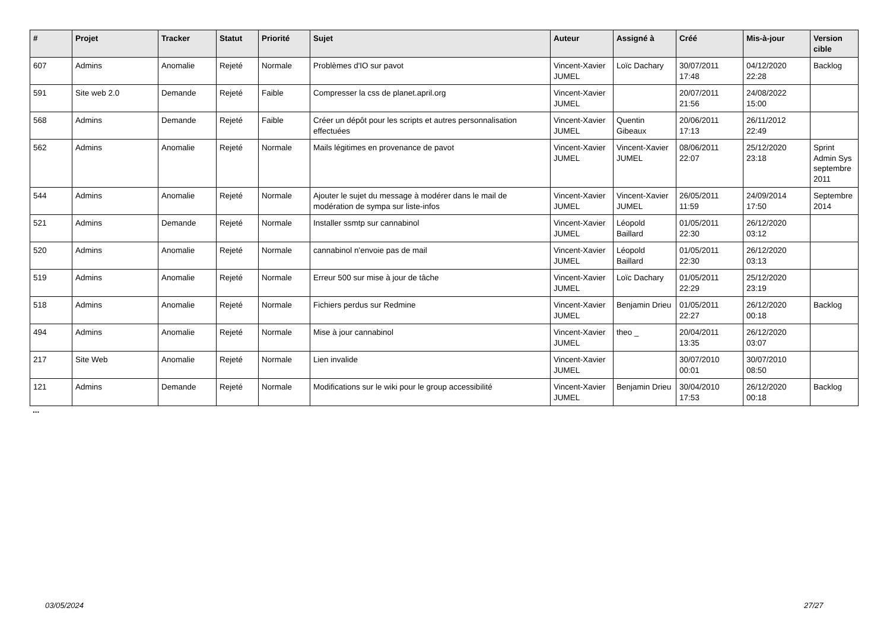| # | Projet | Tracker | Statut | Priorité | Sujet | Auteur | Assigné à | Créé | Mis-à-jour | Version cible |
| --- | --- | --- | --- | --- | --- | --- | --- | --- | --- | --- |
| 607 | Admins | Anomalie | Rejeté | Normale | Problèmes d'IO sur pavot | Vincent-Xavier JUMEL | Loïc Dachary | 30/07/2011 17:48 | 04/12/2020 22:28 | Backlog |
| 591 | Site web 2.0 | Demande | Rejeté | Faible | Compresser la css de planet.april.org | Vincent-Xavier JUMEL | | 20/07/2011 21:56 | 24/08/2022 15:00 | |
| 568 | Admins | Demande | Rejeté | Faible | Créer un dépôt pour les scripts et autres personnalisation effectuées | Vincent-Xavier JUMEL | Quentin Gibeaux | 20/06/2011 17:13 | 26/11/2012 22:49 | |
| 562 | Admins | Anomalie | Rejeté | Normale | Mails légitimes en provenance de pavot | Vincent-Xavier JUMEL | Vincent-Xavier JUMEL | 08/06/2011 22:07 | 25/12/2020 23:18 | Sprint Admin Sys septembre 2011 |
| 544 | Admins | Anomalie | Rejeté | Normale | Ajouter le sujet du message à modérer dans le mail de modération de sympa sur liste-infos | Vincent-Xavier JUMEL | Vincent-Xavier JUMEL | 26/05/2011 11:59 | 24/09/2014 17:50 | Septembre 2014 |
| 521 | Admins | Demande | Rejeté | Normale | Installer ssmtp sur cannabinol | Vincent-Xavier JUMEL | Léopold Baillard | 01/05/2011 22:30 | 26/12/2020 03:12 | |
| 520 | Admins | Anomalie | Rejeté | Normale | cannabinol n'envoie pas de mail | Vincent-Xavier JUMEL | Léopold Baillard | 01/05/2011 22:30 | 26/12/2020 03:13 | |
| 519 | Admins | Anomalie | Rejeté | Normale | Erreur 500 sur mise à jour de tâche | Vincent-Xavier JUMEL | Loïc Dachary | 01/05/2011 22:29 | 25/12/2020 23:19 | |
| 518 | Admins | Anomalie | Rejeté | Normale | Fichiers perdus sur Redmine | Vincent-Xavier JUMEL | Benjamin Drieu | 01/05/2011 22:27 | 26/12/2020 00:18 | Backlog |
| 494 | Admins | Anomalie | Rejeté | Normale | Mise à jour cannabinol | Vincent-Xavier JUMEL | theo _ | 20/04/2011 13:35 | 26/12/2020 03:07 | |
| 217 | Site Web | Anomalie | Rejeté | Normale | Lien invalide | Vincent-Xavier JUMEL | | 30/07/2010 00:01 | 30/07/2010 08:50 | |
| 121 | Admins | Demande | Rejeté | Normale | Modifications sur le wiki pour le group accessibilité | Vincent-Xavier JUMEL | Benjamin Drieu | 30/04/2010 17:53 | 26/12/2020 00:18 | Backlog |
...
03/05/2024 27/27